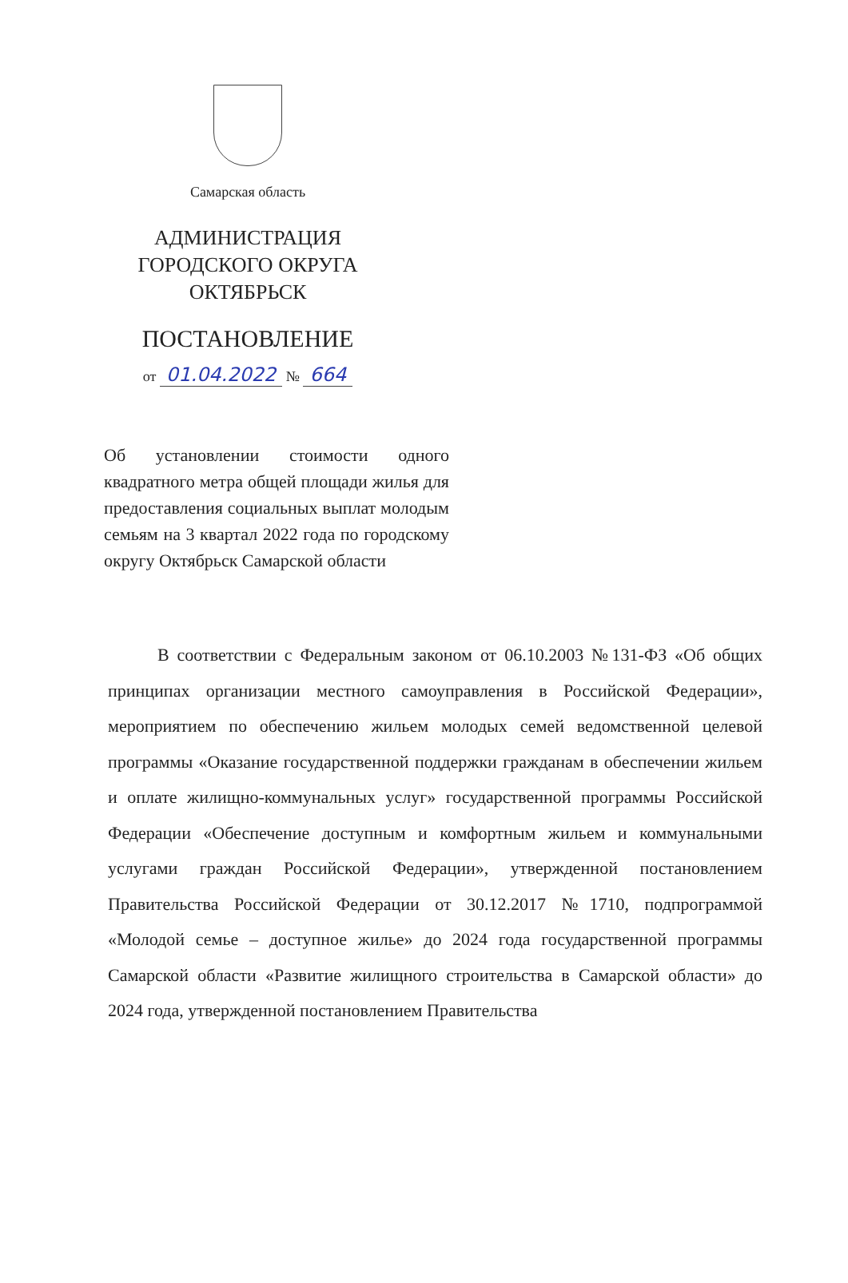Самарская область
АДМИНИСТРАЦИЯ
ГОРОДСКОГО ОКРУГА
ОКТЯБРЬСК
ПОСТАНОВЛЕНИЕ
от 01.04.2022 № 664
Об установлении стоимости одного квадратного метра общей площади жилья для предоставления социальных выплат молодым семьям на 3 квартал 2022 года по городскому округу Октябрьск Самарской области
В соответствии с Федеральным законом от 06.10.2003 №131-ФЗ «Об общих принципах организации местного самоуправления в Российской Федерации», мероприятием по обеспечению жильем молодых семей ведомственной целевой программы «Оказание государственной поддержки гражданам в обеспечении жильем и оплате жилищно-коммунальных услуг» государственной программы Российской Федерации «Обеспечение доступным и комфортным жильем и коммунальными услугами граждан Российской Федерации», утвержденной постановлением Правительства Российской Федерации от 30.12.2017 №1710, подпрограммой «Молодой семье – доступное жилье» до 2024 года государственной программы Самарской области «Развитие жилищного строительства в Самарской области» до 2024 года, утвержденной постановлением Правительства